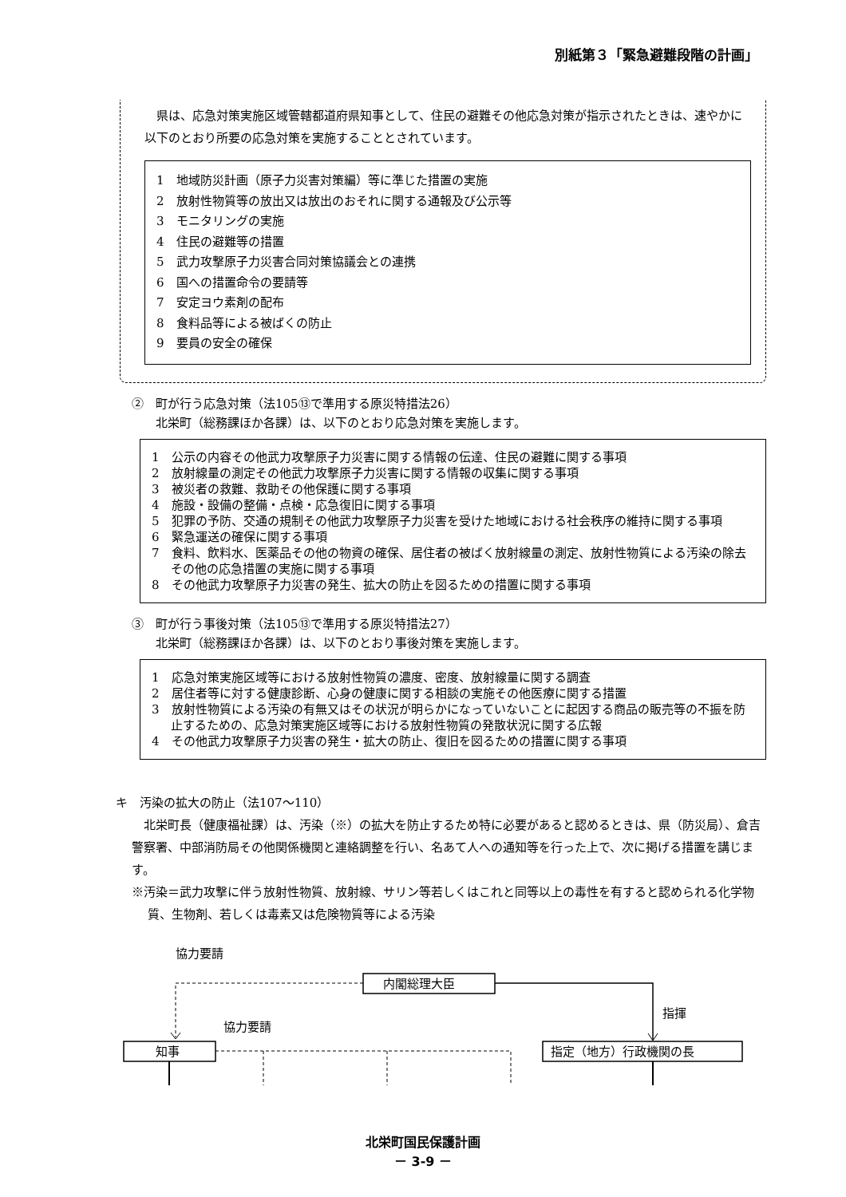別紙第３「緊急避難段階の計画」
　県は、応急対策実施区域管轄都道府県知事として、住民の避難その他応急対策が指示されたときは、速やかに以下のとおり所要の応急対策を実施することとされています。
1　地域防災計画（原子力災害対策編）等に準じた措置の実施
2　放射性物質等の放出又は放出のおそれに関する通報及び公示等
3　モニタリングの実施
4　住民の避難等の措置
5　武力攻撃原子力災害合同対策協議会との連携
6　国への措置命令の要請等
7　安定ヨウ素剤の配布
8　食料品等による被ばくの防止
9　要員の安全の確保
②　町が行う応急対策（法105⑬で準用する原災特措法26）
　　北栄町（総務課ほか各課）は、以下のとおり応急対策を実施します。
1　公示の内容その他武力攻撃原子力災害に関する情報の伝達、住民の避難に関する事項
2　放射線量の測定その他武力攻撃原子力災害に関する情報の収集に関する事項
3　被災者の救難、救助その他保護に関する事項
4　施設・設備の整備・点検・応急復旧に関する事項
5　犯罪の予防、交通の規制その他武力攻撃原子力災害を受けた地域における社会秩序の維持に関する事項
6　緊急運送の確保に関する事項
7　食料、飲料水、医薬品その他の物資の確保、居住者の被ばく放射線量の測定、放射性物質による汚染の除去その他の応急措置の実施に関する事項
8　その他武力攻撃原子力災害の発生、拡大の防止を図るための措置に関する事項
③　町が行う事後対策（法105⑬で準用する原災特措法27）
　　北栄町（総務課ほか各課）は、以下のとおり事後対策を実施します。
1　応急対策実施区域等における放射性物質の濃度、密度、放射線量に関する調査
2　居住者等に対する健康診断、心身の健康に関する相談の実施その他医療に関する措置
3　放射性物質による汚染の有無又はその状況が明らかになっていないことに起因する商品の販売等の不振を防止するための、応急対策実施区域等における放射性物質の発散状況に関する広報
4　その他武力攻撃原子力災害の発生・拡大の防止、復旧を図るための措置に関する事項
キ　汚染の拡大の防止（法107～110）
　北栄町長（健康福祉課）は、汚染（※）の拡大を防止するため特に必要があると認めるときは、県（防災局）、倉吉警察署、中部消防局その他関係機関と連絡調整を行い、名あて人への通知等を行った上で、次に掲げる措置を講じます。
※汚染＝武力攻撃に伴う放射性物質、放射線、サリン等若しくはこれと同等以上の毒性を有すると認められる化学物質、生物剤、若しくは毒素又は危険物質等による汚染
協力要請
内閣総理大臣
指揮
協力要請
知事
指定（地方）行政機関の長
北栄町国民保護計画
－ 3-9 －